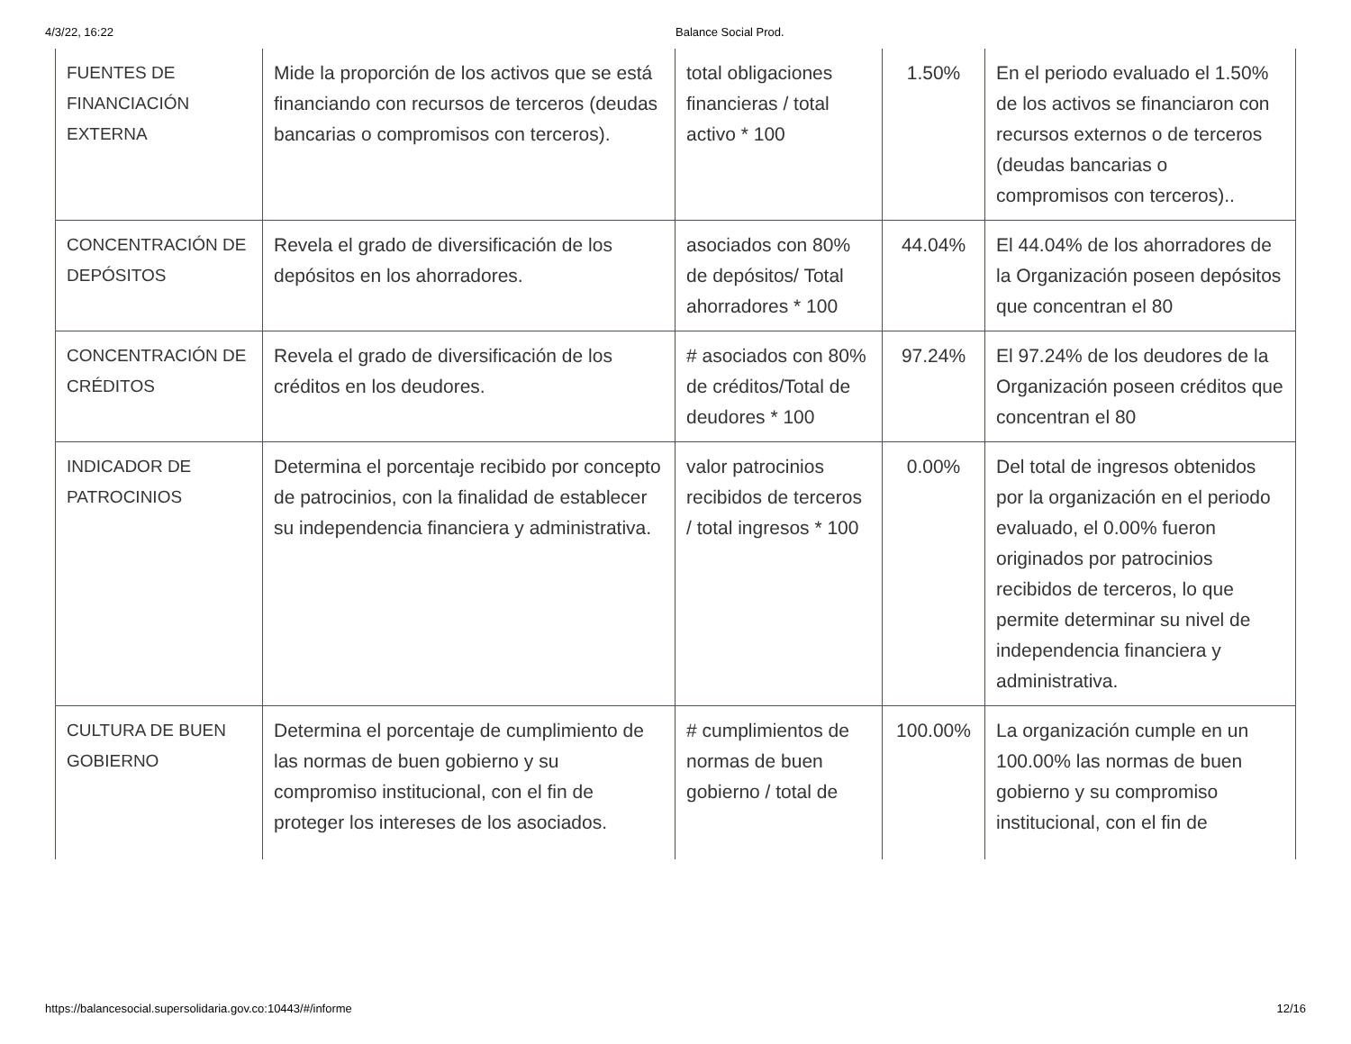4/3/22, 16:22 Balance Social Prod.
| FUENTES DE FINANCIACIÓN EXTERNA | Mide la proporción de los activos que se está financiando con recursos de terceros (deudas bancarias o compromisos con terceros). | total obligaciones financieras / total activo * 100 | 1.50% | En el periodo evaluado el 1.50% de los activos se financiaron con recursos externos o de terceros (deudas bancarias o compromisos con terceros).. |
| CONCENTRACIÓN DE DEPÓSITOS | Revela el grado de diversificación de los depósitos en los ahorradores. | asociados con 80% de depósitos/ Total ahorradores * 100 | 44.04% | El 44.04% de los ahorradores de la Organización poseen depósitos que concentran el 80 |
| CONCENTRACIÓN DE CRÉDITOS | Revela el grado de diversificación de los créditos en los deudores. | # asociados con 80% de créditos/Total de deudores * 100 | 97.24% | El 97.24% de los deudores de la Organización poseen créditos que concentran el 80 |
| INDICADOR DE PATROCINIOS | Determina el porcentaje recibido por concepto de patrocinios, con la finalidad de establecer su independencia financiera y administrativa. | valor patrocinios recibidos de terceros / total ingresos * 100 | 0.00% | Del total de ingresos obtenidos por la organización en el periodo evaluado, el 0.00% fueron originados por patrocinios recibidos de terceros, lo que permite determinar su nivel de independencia financiera y administrativa. |
| CULTURA DE BUEN GOBIERNO | Determina el porcentaje de cumplimiento de las normas de buen gobierno y su compromiso institucional, con el fin de proteger los intereses de los asociados. | # cumplimientos de normas de buen gobierno / total de | 100.00% | La organización cumple en un 100.00% las normas de buen gobierno y su compromiso institucional, con el fin de |
https://balancesocial.supersolidaria.gov.co:10443/#/informe 12/16